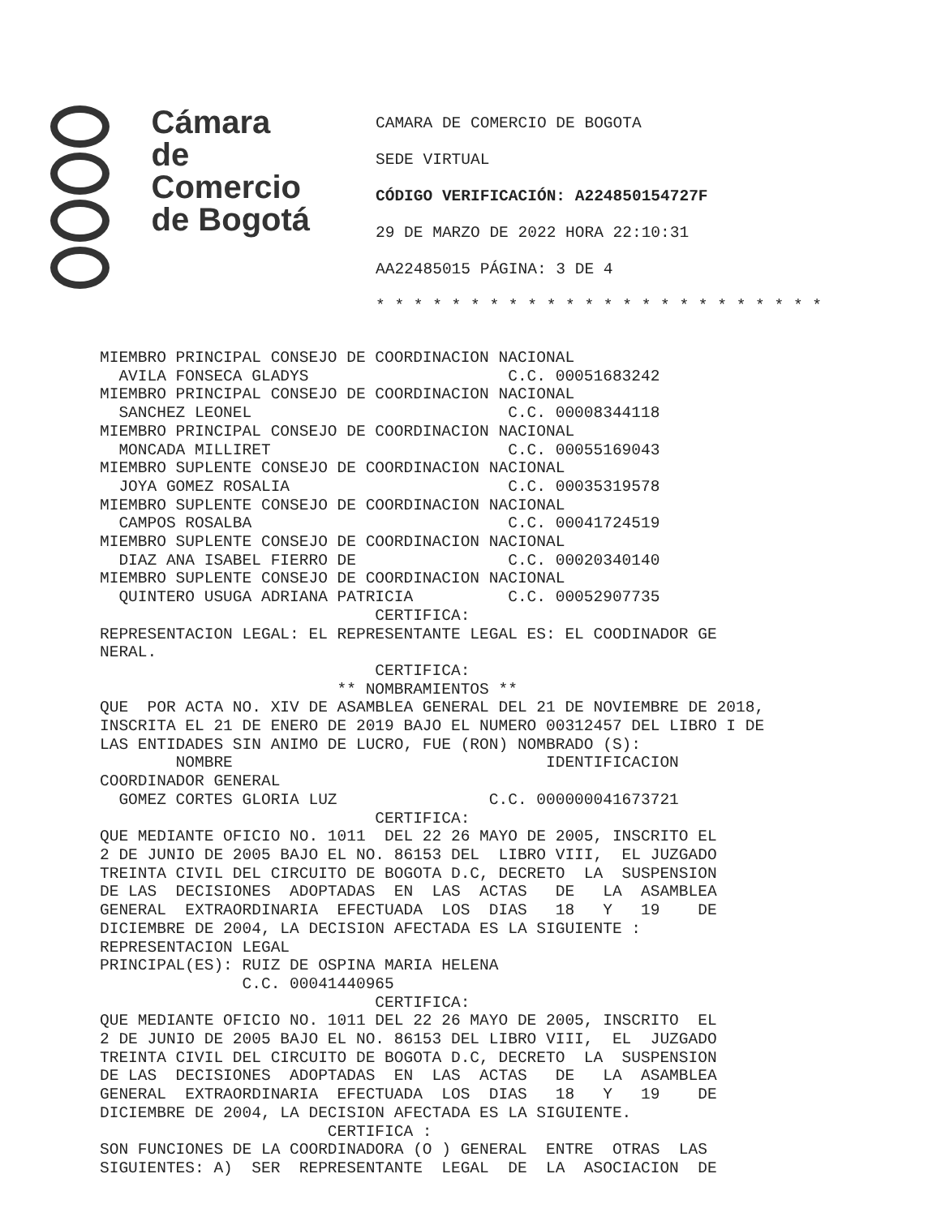Cámara
de Comercio
de Bogotá
CAMARA DE COMERCIO DE BOGOTA
SEDE VIRTUAL
CÓDIGO VERIFICACIÓN: A224850154727F
29 DE MARZO DE 2022 HORA 22:10:31
AA22485015 PÁGINA: 3 DE 4
* * * * * * * * * * * * * * * * * * * * * * * *
MIEMBRO PRINCIPAL CONSEJO DE COORDINACION NACIONAL
  AVILA FONSECA GLADYS                     C.C. 00051683242
MIEMBRO PRINCIPAL CONSEJO DE COORDINACION NACIONAL
  SANCHEZ LEONEL                           C.C. 00008344118
MIEMBRO PRINCIPAL CONSEJO DE COORDINACION NACIONAL
  MONCADA MILLIRET                         C.C. 00055169043
MIEMBRO SUPLENTE CONSEJO DE COORDINACION NACIONAL
  JOYA GOMEZ ROSALIA                       C.C. 00035319578
MIEMBRO SUPLENTE CONSEJO DE COORDINACION NACIONAL
  CAMPOS ROSALBA                           C.C. 00041724519
MIEMBRO SUPLENTE CONSEJO DE COORDINACION NACIONAL
  DIAZ ANA ISABEL FIERRO DE                C.C. 00020340140
MIEMBRO SUPLENTE CONSEJO DE COORDINACION NACIONAL
  QUINTERO USUGA ADRIANA PATRICIA          C.C. 00052907735
                             CERTIFICA:
REPRESENTACION LEGAL: EL REPRESENTANTE LEGAL ES: EL COODINADOR GE
NERAL.
                             CERTIFICA:
                         ** NOMBRAMIENTOS **
QUE  POR ACTA NO. XIV DE ASAMBLEA GENERAL DEL 21 DE NOVIEMBRE DE 2018,
INSCRITA EL 21 DE ENERO DE 2019 BAJO EL NUMERO 00312457 DEL LIBRO I DE
LAS ENTIDADES SIN ANIMO DE LUCRO, FUE (RON) NOMBRADO (S):
        NOMBRE                                 IDENTIFICACION
COORDINADOR GENERAL
  GOMEZ CORTES GLORIA LUZ                C.C. 000000041673721
                             CERTIFICA:
QUE MEDIANTE OFICIO NO. 1011  DEL 22 26 MAYO DE 2005, INSCRITO EL
2 DE JUNIO DE 2005 BAJO EL NO. 86153 DEL  LIBRO VIII,  EL JUZGADO
TREINTA CIVIL DEL CIRCUITO DE BOGOTA D.C, DECRETO  LA  SUSPENSION
DE LAS  DECISIONES  ADOPTADAS  EN  LAS  ACTAS   DE   LA  ASAMBLEA
GENERAL  EXTRAORDINARIA  EFECTUADA  LOS  DIAS   18   Y   19    DE
DICIEMBRE DE 2004, LA DECISION AFECTADA ES LA SIGUIENTE :
REPRESENTACION LEGAL
PRINCIPAL(ES): RUIZ DE OSPINA MARIA HELENA
               C.C. 00041440965
                             CERTIFICA:
QUE MEDIANTE OFICIO NO. 1011 DEL 22 26 MAYO DE 2005, INSCRITO  EL
2 DE JUNIO DE 2005 BAJO EL NO. 86153 DEL LIBRO VIII,  EL  JUZGADO
TREINTA CIVIL DEL CIRCUITO DE BOGOTA D.C, DECRETO  LA  SUSPENSION
DE LAS  DECISIONES  ADOPTADAS  EN  LAS  ACTAS   DE   LA  ASAMBLEA
GENERAL  EXTRAORDINARIA  EFECTUADA  LOS  DIAS   18   Y   19    DE
DICIEMBRE DE 2004, LA DECISION AFECTADA ES LA SIGUIENTE.
                        CERTIFICA :
SON FUNCIONES DE LA COORDINADORA (O ) GENERAL  ENTRE  OTRAS  LAS
SIGUIENTES: A)  SER  REPRESENTANTE  LEGAL  DE  LA  ASOCIACION  DE